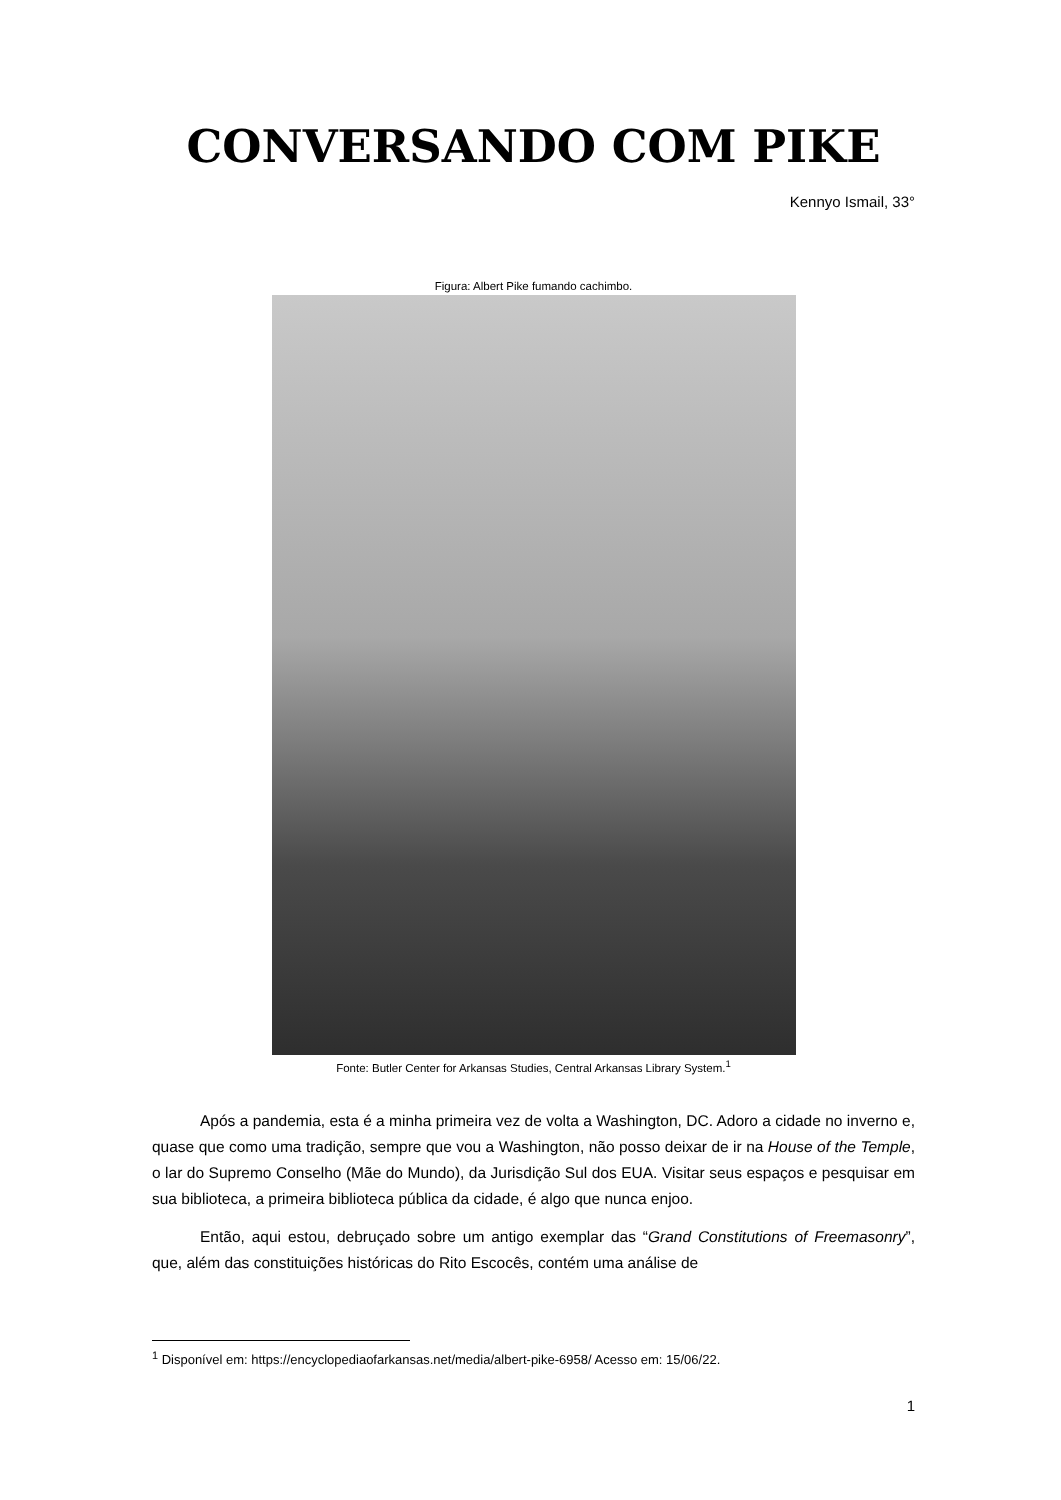CONVERSANDO COM PIKE
Kennyo Ismail, 33°
Figura: Albert Pike fumando cachimbo.
Fonte: Butler Center for Arkansas Studies, Central Arkansas Library System.<sup>1</sup>
Após a pandemia, esta é a minha primeira vez de volta a Washington, DC. Adoro a cidade no inverno e, quase que como uma tradição, sempre que vou a Washington, não posso deixar de ir na House of the Temple, o lar do Supremo Conselho (Mãe do Mundo), da Jurisdição Sul dos EUA. Visitar seus espaços e pesquisar em sua biblioteca, a primeira biblioteca pública da cidade, é algo que nunca enjoo.
Então, aqui estou, debruçado sobre um antigo exemplar das “Grand Constitutions of Freemasonry”, que, além das constituições históricas do Rito Escocês, contém uma análise de
<sup>1</sup> Disponível em: https://encyclopediaofarkansas.net/media/albert-pike-6958/ Acesso em: 15/06/22.
1